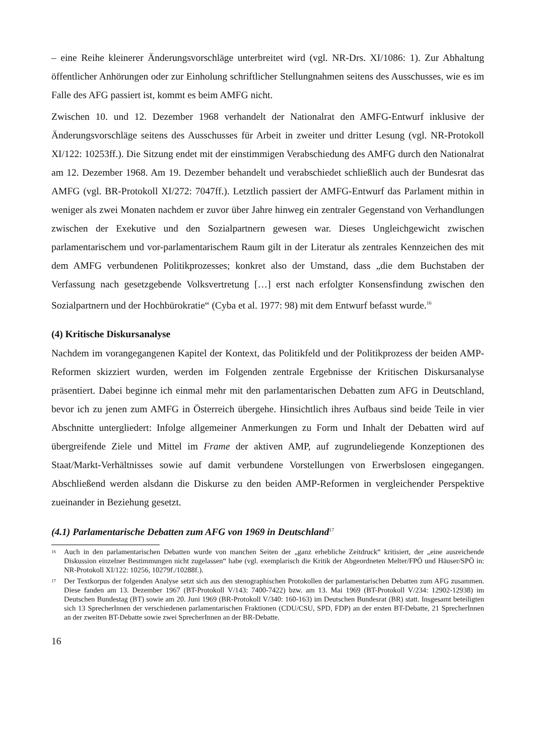– eine Reihe kleinerer Änderungsvorschläge unterbreitet wird (vgl. NR-Drs. XI/1086: 1). Zur Abhaltung öffentlicher Anhörungen oder zur Einholung schriftlicher Stellungnahmen seitens des Ausschusses, wie es im Falle des AFG passiert ist, kommt es beim AMFG nicht.
Zwischen 10. und 12. Dezember 1968 verhandelt der Nationalrat den AMFG-Entwurf inklusive der Änderungsvorschläge seitens des Ausschusses für Arbeit in zweiter und dritter Lesung (vgl. NR-Protokoll XI/122: 10253ff.). Die Sitzung endet mit der einstimmigen Verabschiedung des AMFG durch den Nationalrat am 12. Dezember 1968. Am 19. Dezember behandelt und verabschiedet schließlich auch der Bundesrat das AMFG (vgl. BR-Protokoll XI/272: 7047ff.). Letztlich passiert der AMFG-Entwurf das Parlament mithin in weniger als zwei Monaten nachdem er zuvor über Jahre hinweg ein zentraler Gegenstand von Verhandlungen zwischen der Exekutive und den Sozialpartnern gewesen war. Dieses Ungleichgewicht zwischen parlamentarischem und vor-parlamentarischem Raum gilt in der Literatur als zentrales Kennzeichen des mit dem AMFG verbundenen Politikprozesses; konkret also der Umstand, dass „die dem Buchstaben der Verfassung nach gesetzgebende Volksvertretung […] erst nach erfolgter Konsensfindung zwischen den Sozialpartnern und der Hochbürokratie“ (Cyba et al. 1977: 98) mit dem Entwurf befasst wurde.<sup>16</sup>
(4) Kritische Diskursanalyse
Nachdem im vorangegangenen Kapitel der Kontext, das Politikfeld und der Politikprozess der beiden AMP-Reformen skizziert wurden, werden im Folgenden zentrale Ergebnisse der Kritischen Diskursanalyse präsentiert. Dabei beginne ich einmal mehr mit den parlamentarischen Debatten zum AFG in Deutschland, bevor ich zu jenen zum AMFG in Österreich übergehe. Hinsichtlich ihres Aufbaus sind beide Teile in vier Abschnitte untergliedert: Infolge allgemeiner Anmerkungen zu Form und Inhalt der Debatten wird auf übergreifende Ziele und Mittel im Frame der aktiven AMP, auf zugrundeliegende Konzeptionen des Staat/Markt-Verhältnisses sowie auf damit verbundene Vorstellungen von Erwerbslosen eingegangen. Abschließend werden alsdann die Diskurse zu den beiden AMP-Reformen in vergleichender Perspektive zueinander in Beziehung gesetzt.
(4.1) Parlamentarische Debatten zum AFG von 1969 in Deutschland<sup>17</sup>
16 Auch in den parlamentarischen Debatten wurde von manchen Seiten der „ganz erhebliche Zeitdruck“ kritisiert, der „eine ausreichende Diskussion einzelner Bestimmungen nicht zugelassen“ habe (vgl. exemplarisch die Kritik der Abgeordneten Melter/FPÖ und Häuser/SPÖ in: NR-Protokoll XI/122: 10256, 10279f./10288f.).
17 Der Textkorpus der folgenden Analyse setzt sich aus den stenographischen Protokollen der parlamentarischen Debatten zum AFG zusammen. Diese fanden am 13. Dezember 1967 (BT-Protokoll V/143: 7400-7422) bzw. am 13. Mai 1969 (BT-Protokoll V/234: 12902-12938) im Deutschen Bundestag (BT) sowie am 20. Juni 1969 (BR-Protokoll V/340: 160-163) im Deutschen Bundesrat (BR) statt. Insgesamt beteiligten sich 13 SprecherInnen der verschiedenen parlamentarischen Fraktionen (CDU/CSU, SPD, FDP) an der ersten BT-Debatte, 21 SprecherInnen an der zweiten BT-Debatte sowie zwei SprecherInnen an der BR-Debatte.
16